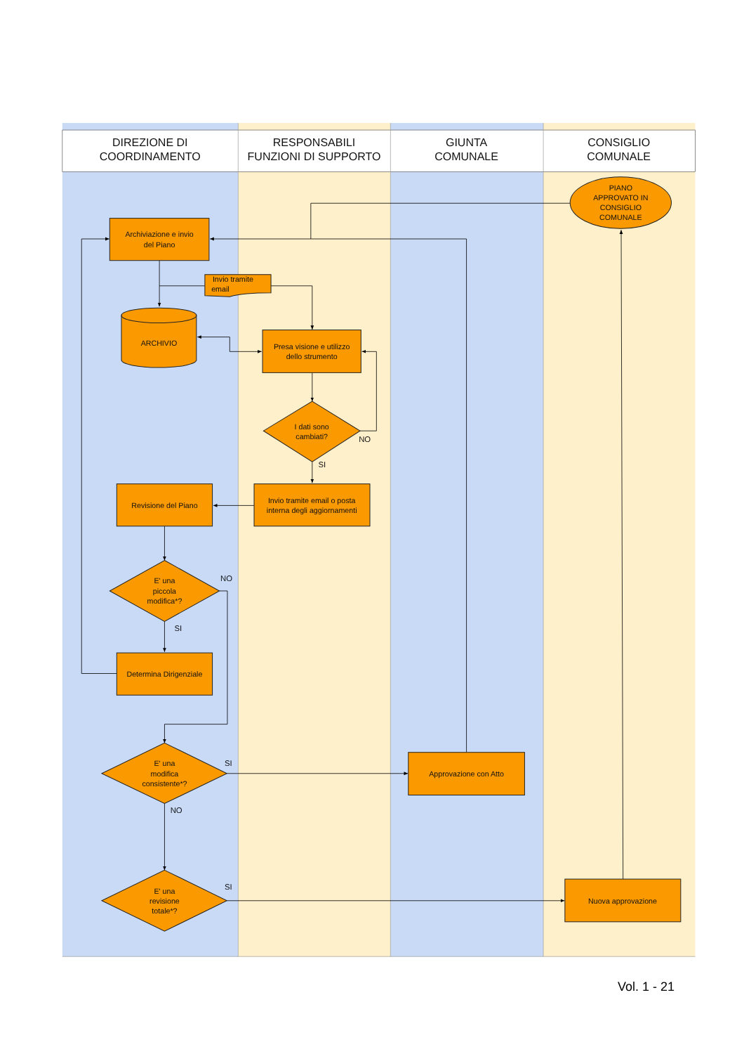DIREZIONE DI
COORDINAMENTO
RESPONSABILI
FUNZIONI DI SUPPORTO
GIUNTA
COMUNALE
CONSIGLIO
COMUNALE
PIANO
APPROVATO IN
CONSIGLIO
COMUNALE
Archiviazione e invio
del Piano
Invio tramite
email
ARCHIVIO
Presa visione e utilizzo
dello strumento
I dati sono
cambiati?
NO
SI
Revisione del Piano
Invio tramite email o posta
interna degli aggiornamenti
E' una
piccola
modifica*?
NO
SI
Determina Dirigenziale
E' una
modifica
consistente*?
SI
NO
Approvazione con Atto
E' una
revisione
totale*?
SI
Nuova approvazione
Vol. 1 - 21